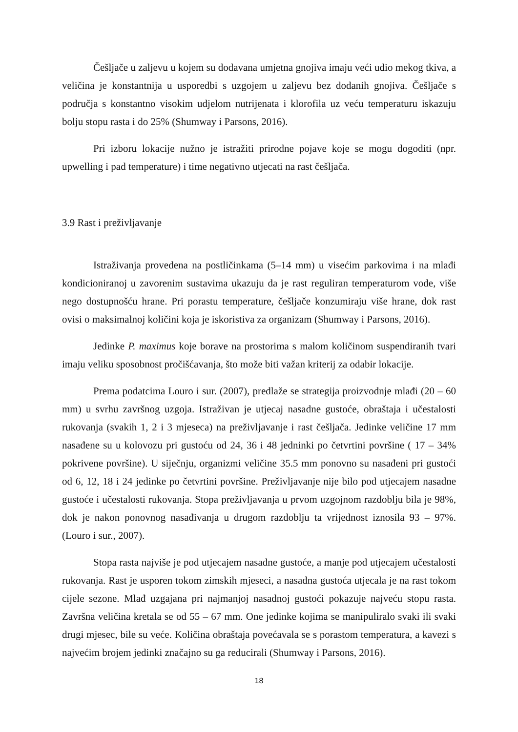Češljače u zaljevu u kojem su dodavana umjetna gnojiva imaju veći udio mekog tkiva, a veličina je konstantnija u usporedbi s uzgojem u zaljevu bez dodanih gnojiva. Češljače s područja s konstantno visokim udjelom nutrijenata i klorofila uz veću temperaturu iskazuju bolju stopu rasta i do 25% (Shumway i Parsons, 2016).
Pri izboru lokacije nužno je istražiti prirodne pojave koje se mogu dogoditi (npr. upwelling i pad temperature) i time negativno utjecati na rast češljača.
3.9 Rast i preživljavanje
Istraživanja provedena na postličinkama (5–14 mm) u visećim parkovima i na mlađi kondicioniranoj u zavorenim sustavima ukazuju da je rast reguliran temperaturom vode, više nego dostupnošću hrane. Pri porastu temperature, češljače konzumiraju više hrane, dok rast ovisi o maksimalnoj količini koja je iskoristiva za organizam (Shumway i Parsons, 2016).
Jedinke P. maximus koje borave na prostorima s malom količinom suspendiranih tvari imaju veliku sposobnost pročišćavanja, što može biti važan kriterij za odabir lokacije.
Prema podatcima Louro i sur. (2007), predlaže se strategija proizvodnje mlađi (20 – 60 mm) u svrhu završnog uzgoja. Istraživan je utjecaj nasadne gustoće, obraštaja i učestalosti rukovanja (svakih 1, 2 i 3 mjeseca) na preživljavanje i rast češljača. Jedinke veličine 17 mm nasađene su u kolovozu pri gustoću od 24, 36 i 48 jedninki po četvrtini površine ( 17 – 34% pokrivene površine). U siječnju, organizmi veličine 35.5 mm ponovno su nasađeni pri gustoći od 6, 12, 18 i 24 jedinke po četvrtini površine. Preživljavanje nije bilo pod utjecajem nasadne gustoće i učestalosti rukovanja. Stopa preživljavanja u prvom uzgojnom razdoblju bila je 98%, dok je nakon ponovnog nasađivanja u drugom razdoblju ta vrijednost iznosila 93 – 97%. (Louro i sur., 2007).
Stopa rasta najviše je pod utjecajem nasadne gustoće, a manje pod utjecajem učestalosti rukovanja. Rast je usporen tokom zimskih mjeseci, a nasadna gustoća utjecala je na rast tokom cijele sezone. Mlađ uzgajana pri najmanjoj nasadnoj gustoći pokazuje najveću stopu rasta. Završna veličina kretala se od 55 – 67 mm. One jedinke kojima se manipuliralo svaki ili svaki drugi mjesec, bile su veće. Količina obraštaja povećavala se s porastom temperatura, a kavezi s najvećim brojem jedinki značajno su ga reducirali (Shumway i Parsons, 2016).
18